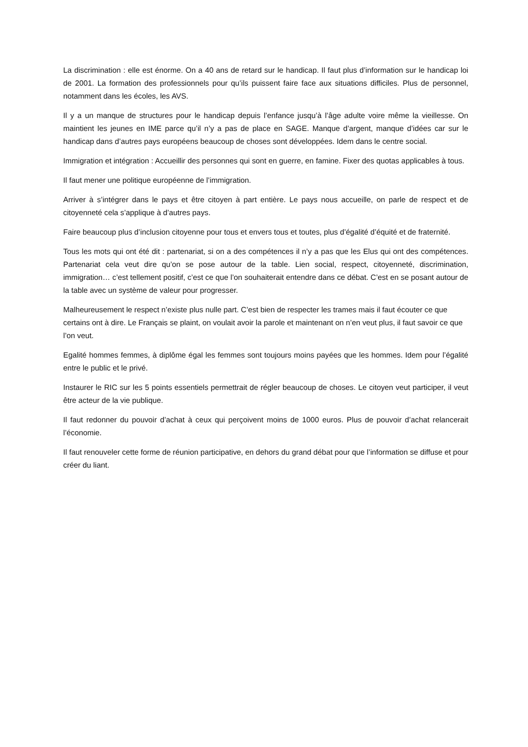La discrimination : elle est énorme. On a 40 ans de retard sur le handicap. Il faut plus d’information sur le handicap loi de 2001. La formation des professionnels pour qu’ils puissent faire face aux situations difficiles. Plus de personnel, notamment dans les écoles, les AVS.
Il y a un manque de structures pour le handicap depuis l’enfance jusqu’à l’âge adulte voire même la vieillesse. On maintient les jeunes en IME parce qu’il n’y a pas de place en SAGE. Manque d’argent, manque d’idées car sur le handicap dans d’autres pays européens beaucoup de choses sont développées. Idem dans le centre social.
Immigration et intégration : Accueillir des personnes qui sont en guerre, en famine. Fixer des quotas applicables à tous.
Il faut mener une politique européenne de l’immigration.
Arriver à s’intégrer dans le pays et être citoyen à part entière. Le pays nous accueille, on parle de respect et de citoyenneté cela s’applique à d’autres pays.
Faire beaucoup plus d’inclusion citoyenne pour tous et envers tous et toutes, plus d’égalité d’équité et de fraternité.
Tous les mots qui ont été dit : partenariat, si on a des compétences il n’y a pas que les Elus qui ont des compétences. Partenariat cela veut dire qu’on se pose autour de la table. Lien social, respect, citoyenneté, discrimination, immigration… c’est tellement positif, c’est ce que l’on souhaiterait entendre dans ce débat. C’est en se posant autour de la table avec un système de valeur pour progresser.
Malheureusement le respect n’existe plus nulle part. C’est bien de respecter les trames mais il faut écouter ce que certains ont à dire. Le Français se plaint, on voulait avoir la parole et maintenant on n’en veut plus, il faut savoir ce que l’on veut.
Egalité hommes femmes, à diplôme égal les femmes sont toujours moins payées que les hommes. Idem pour l’égalité entre le public et le privé.
Instaurer le RIC sur les 5 points essentiels permettrait de régler beaucoup de choses. Le citoyen veut participer, il veut être acteur de la vie publique.
Il faut redonner du pouvoir d’achat à ceux qui perçoivent moins de 1000 euros. Plus de pouvoir d’achat relancerait l’économie.
Il faut renouveler cette forme de réunion participative, en dehors du grand débat pour que l’information se diffuse et pour créer du liant.